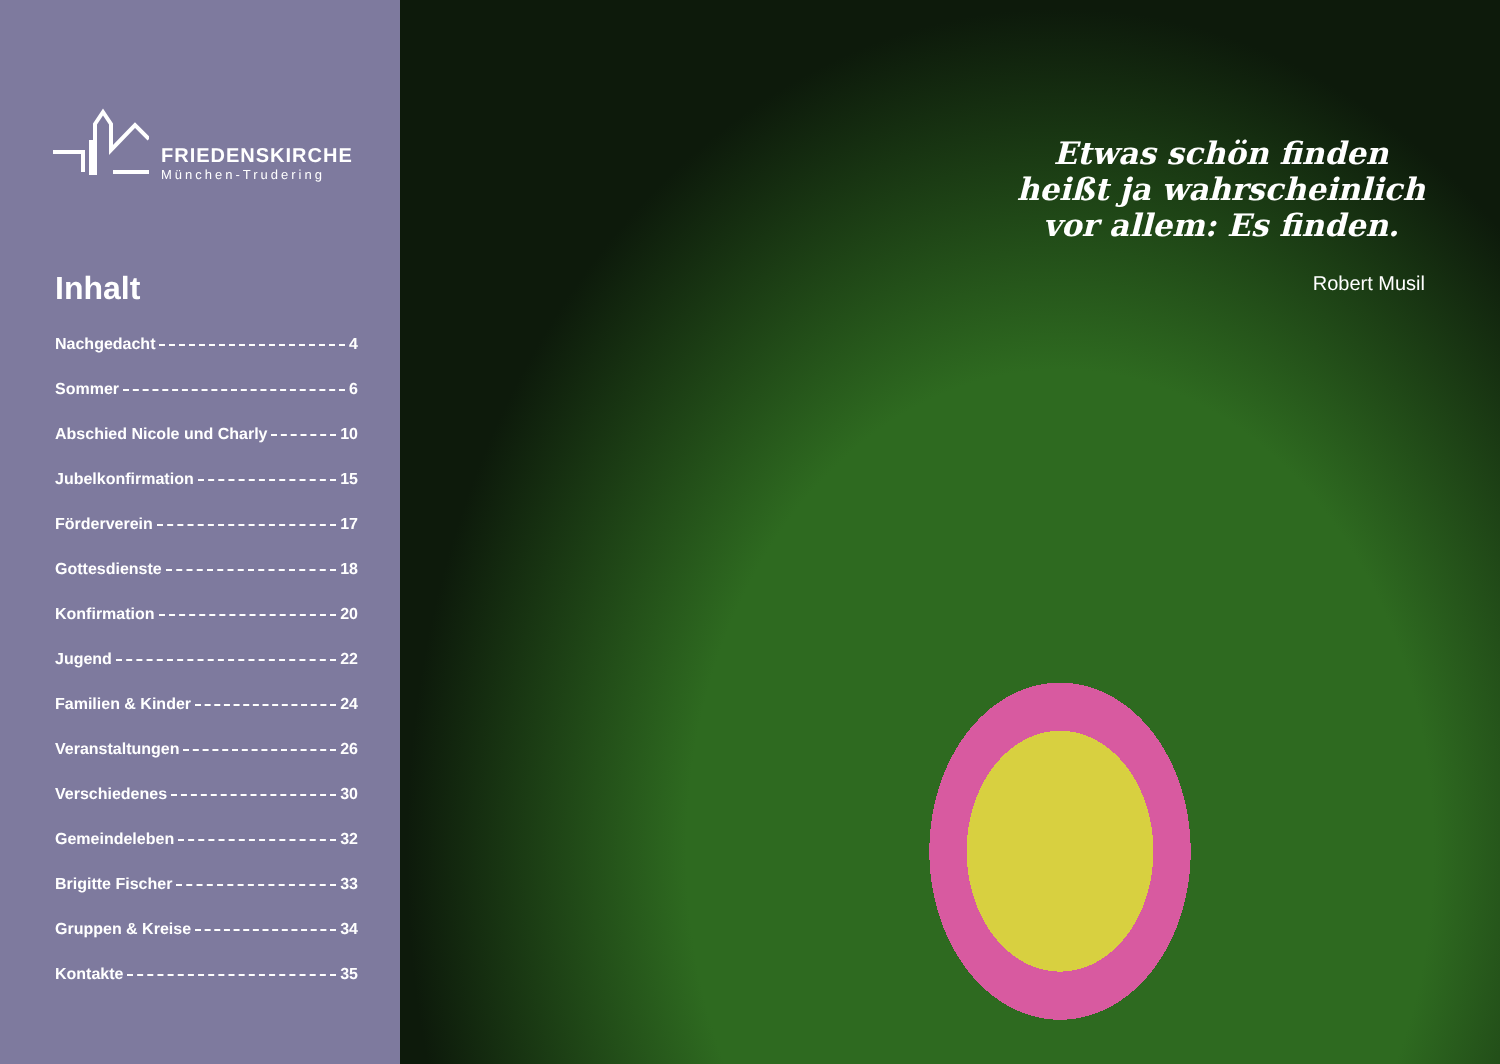FRIEDENSKIRCHE
München-Trudering
Inhalt
Nachgedacht 4
Sommer 6
Abschied Nicole und Charly 10
Jubelkonfirmation 15
Förderverein 17
Gottesdienste 18
Konfirmation 20
Jugend 22
Familien & Kinder 24
Veranstaltungen 26
Verschiedenes 30
Gemeindeleben 32
Brigitte Fischer 33
Gruppen & Kreise 34
Kontakte 35
Etwas schön finden
heißt ja wahrscheinlich
vor allem: Es finden.
Robert Musil